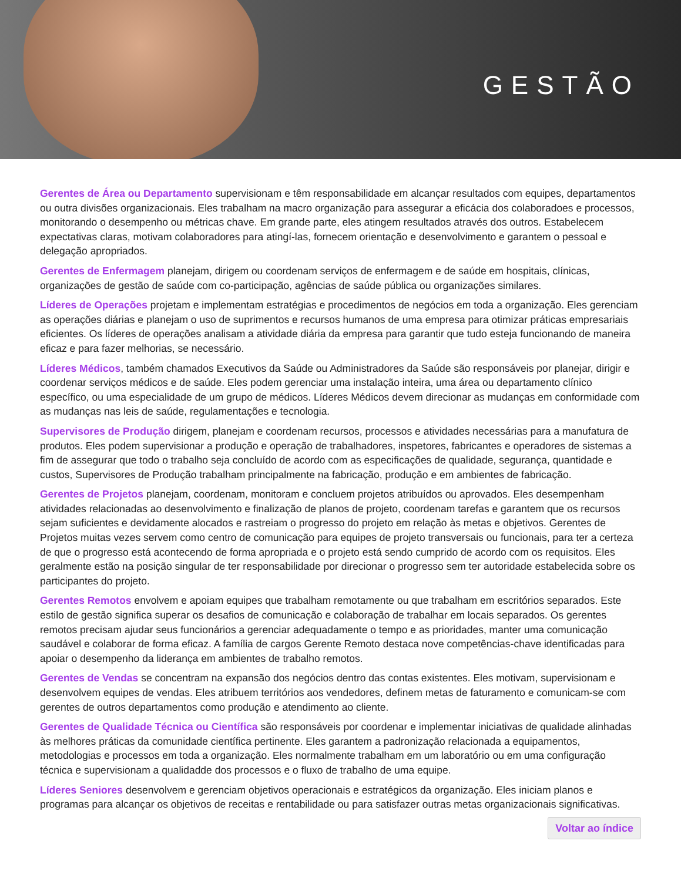GESTÃO
Gerentes de Área ou Departamento supervisionam e têm responsabilidade em alcançar resultados com equipes, departamentos ou outra divisões organizacionais. Eles trabalham na macro organização para assegurar a eficácia dos colaboradoes e processos, monitorando o desempenho ou métricas chave. Em grande parte, eles atingem resultados através dos outros. Estabelecem expectativas claras, motivam colaboradores para atingí-las, fornecem orientação e desenvolvimento e garantem o pessoal e delegação apropriados.
Gerentes de Enfermagem planejam, dirigem ou coordenam serviços de enfermagem e de saúde em hospitais, clínicas, organizações de gestão de saúde com co-participação, agências de saúde pública ou organizações similares.
Líderes de Operações projetam e implementam estratégias e procedimentos de negócios em toda a organização. Eles gerenciam as operações diárias e planejam o uso de suprimentos e recursos humanos de uma empresa para otimizar práticas empresariais eficientes. Os líderes de operações analisam a atividade diária da empresa para garantir que tudo esteja funcionando de maneira eficaz e para fazer melhorias, se necessário.
Líderes Médicos, também chamados Executivos da Saúde ou Administradores da Saúde são responsáveis por planejar, dirigir e coordenar serviços médicos e de saúde. Eles podem gerenciar uma instalação inteira, uma área ou departamento clínico específico, ou uma especialidade de um grupo de médicos. Líderes Médicos devem direcionar as mudanças em conformidade com as mudanças nas leis de saúde, regulamentações e tecnologia.
Supervisores de Produção dirigem, planejam e coordenam recursos, processos e atividades necessárias para a manufatura de produtos. Eles podem supervisionar a produção e operação de trabalhadores, inspetores, fabricantes e operadores de sistemas a fim de assegurar que todo o trabalho seja concluído de acordo com as especificações de qualidade, segurança, quantidade e custos, Supervisores de Produção trabalham principalmente na fabricação, produção e em ambientes de fabricação.
Gerentes de Projetos planejam, coordenam, monitoram e concluem projetos atribuídos ou aprovados. Eles desempenham atividades relacionadas ao desenvolvimento e finalização de planos de projeto, coordenam tarefas e garantem que os recursos sejam suficientes e devidamente alocados e rastreiam o progresso do projeto em relação às metas e objetivos. Gerentes de Projetos muitas vezes servem como centro de comunicação para equipes de projeto transversais ou funcionais, para ter a certeza de que o progresso está acontecendo de forma apropriada e o projeto está sendo cumprido de acordo com os requisitos. Eles geralmente estão na posição singular de ter responsabilidade por direcionar o progresso sem ter autoridade estabelecida sobre os participantes do projeto.
Gerentes Remotos envolvem e apoiam equipes que trabalham remotamente ou que trabalham em escritórios separados. Este estilo de gestão significa superar os desafios de comunicação e colaboração de trabalhar em locais separados. Os gerentes remotos precisam ajudar seus funcionários a gerenciar adequadamente o tempo e as prioridades, manter uma comunicação saudável e colaborar de forma eficaz. A família de cargos Gerente Remoto destaca nove competências-chave identificadas para apoiar o desempenho da liderança em ambientes de trabalho remotos.
Gerentes de Vendas se concentram na expansão dos negócios dentro das contas existentes. Eles motivam, supervisionam e desenvolvem equipes de vendas. Eles atribuem territórios aos vendedores, definem metas de faturamento e comunicam-se com gerentes de outros departamentos como produção e atendimento ao cliente.
Gerentes de Qualidade Técnica ou Científica são responsáveis por coordenar e implementar iniciativas de qualidade alinhadas às melhores práticas da comunidade científica pertinente. Eles garantem a padronização relacionada a equipamentos, metodologias e processos em toda a organização. Eles normalmente trabalham em um laboratório ou em uma configuração técnica e supervisionam a qualidadde dos processos e o fluxo de trabalho de uma equipe.
Líderes Seniores desenvolvem e gerenciam objetivos operacionais e estratégicos da organização. Eles iniciam planos e programas para alcançar os objetivos de receitas e rentabilidade ou para satisfazer outras metas organizacionais significativas.
Voltar ao índice